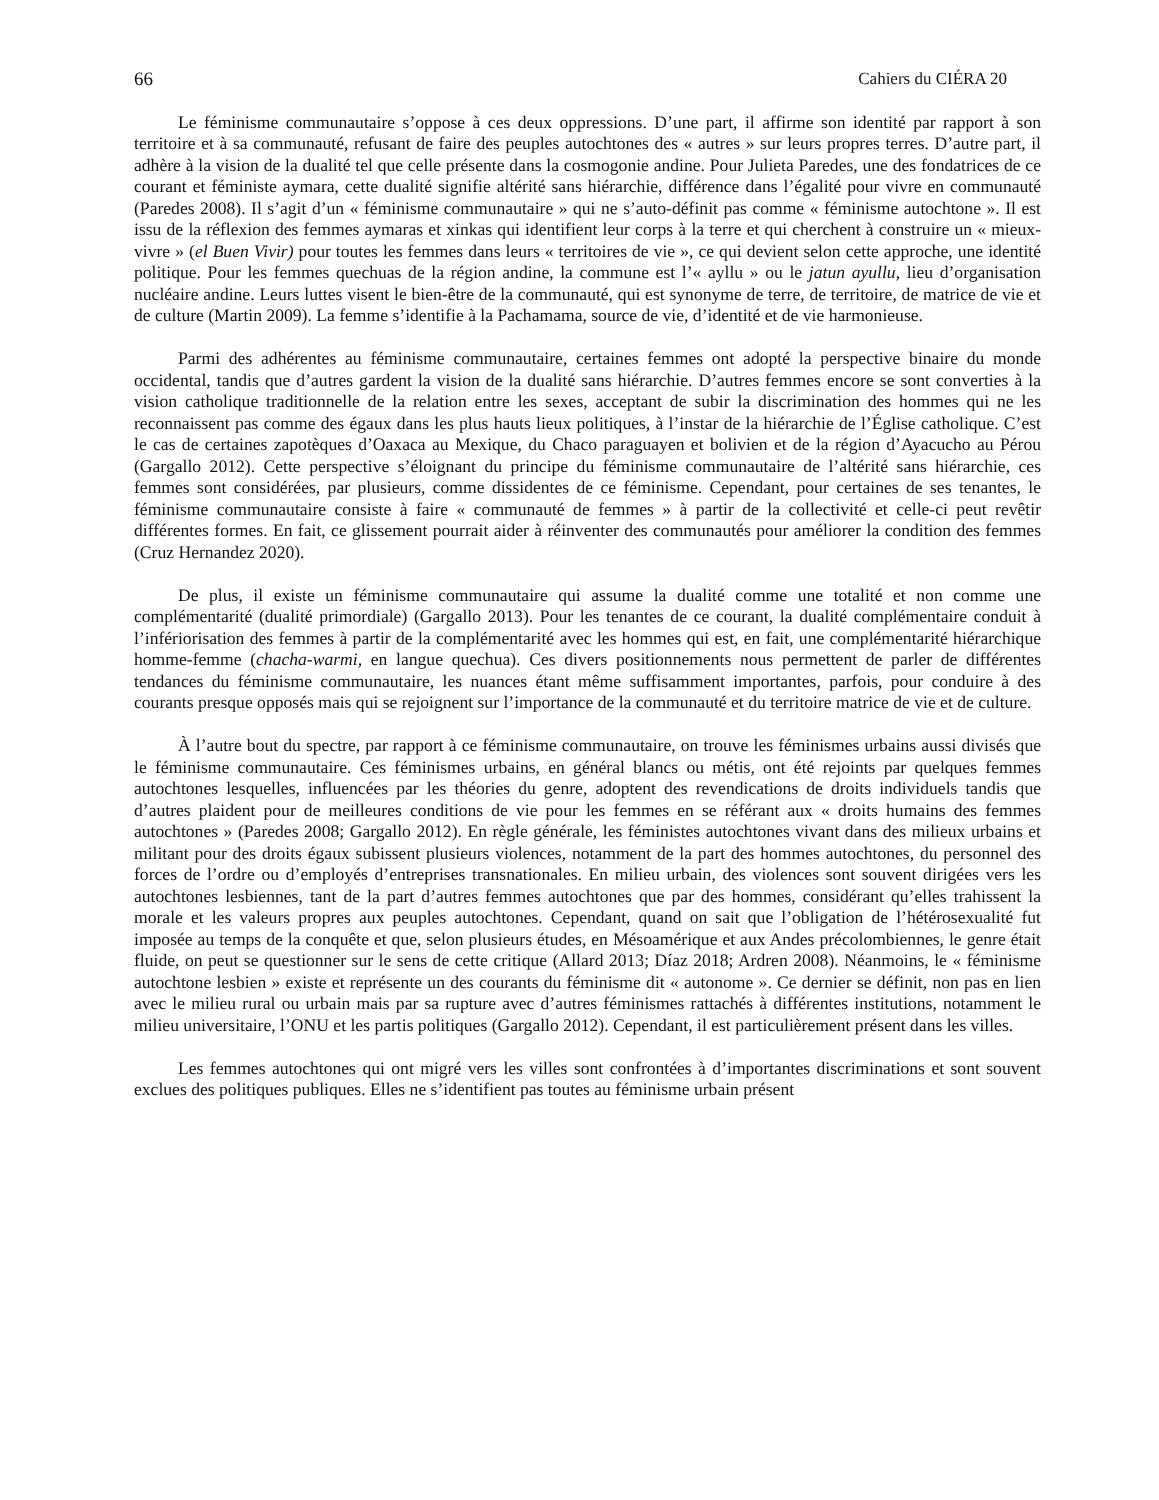66 Cahiers du CIÉRA 20
Le féminisme communautaire s’oppose à ces deux oppressions. D’une part, il affirme son identité par rapport à son territoire et à sa communauté, refusant de faire des peuples autochtones des « autres » sur leurs propres terres. D’autre part, il adhère à la vision de la dualité tel que celle présente dans la cosmogonie andine. Pour Julieta Paredes, une des fondatrices de ce courant et féministe aymara, cette dualité signifie altérité sans hiérarchie, différence dans l’égalité pour vivre en communauté (Paredes 2008). Il s’agit d’un « féminisme communautaire » qui ne s’auto-définit pas comme « féminisme autochtone ». Il est issu de la réflexion des femmes aymaras et xinkas qui identifient leur corps à la terre et qui cherchent à construire un « mieux-vivre » (el Buen Vivir) pour toutes les femmes dans leurs « territoires de vie », ce qui devient selon cette approche, une identité politique. Pour les femmes quechuas de la région andine, la commune est l’« ayllu » ou le jatun ayullu, lieu d’organisation nucléaire andine. Leurs luttes visent le bien-être de la communauté, qui est synonyme de terre, de territoire, de matrice de vie et de culture (Martin 2009). La femme s’identifie à la Pachamama, source de vie, d’identité et de vie harmonieuse.
Parmi des adhérentes au féminisme communautaire, certaines femmes ont adopté la perspective binaire du monde occidental, tandis que d’autres gardent la vision de la dualité sans hiérarchie. D’autres femmes encore se sont converties à la vision catholique traditionnelle de la relation entre les sexes, acceptant de subir la discrimination des hommes qui ne les reconnaissent pas comme des égaux dans les plus hauts lieux politiques, à l’instar de la hiérarchie de l’Église catholique. C’est le cas de certaines zapotèques d’Oaxaca au Mexique, du Chaco paraguayen et bolivien et de la région d’Ayacucho au Pérou (Gargallo 2012). Cette perspective s’éloignant du principe du féminisme communautaire de l’altérité sans hiérarchie, ces femmes sont considérées, par plusieurs, comme dissidentes de ce féminisme. Cependant, pour certaines de ses tenantes, le féminisme communautaire consiste à faire « communauté de femmes » à partir de la collectivité et celle-ci peut revêtir différentes formes. En fait, ce glissement pourrait aider à réinventer des communautés pour améliorer la condition des femmes (Cruz Hernandez 2020).
De plus, il existe un féminisme communautaire qui assume la dualité comme une totalité et non comme une complémentarité (dualité primordiale) (Gargallo 2013). Pour les tenantes de ce courant, la dualité complémentaire conduit à l’infériorisation des femmes à partir de la complémentarité avec les hommes qui est, en fait, une complémentarité hiérarchique homme-femme (chacha-warmi, en langue quechua). Ces divers positionnements nous permettent de parler de différentes tendances du féminisme communautaire, les nuances étant même suffisamment importantes, parfois, pour conduire à des courants presque opposés mais qui se rejoignent sur l’importance de la communauté et du territoire matrice de vie et de culture.
À l’autre bout du spectre, par rapport à ce féminisme communautaire, on trouve les féminismes urbains aussi divisés que le féminisme communautaire. Ces féminismes urbains, en général blancs ou métis, ont été rejoints par quelques femmes autochtones lesquelles, influencées par les théories du genre, adoptent des revendications de droits individuels tandis que d’autres plaident pour de meilleures conditions de vie pour les femmes en se référant aux « droits humains des femmes autochtones » (Paredes 2008; Gargallo 2012). En règle générale, les féministes autochtones vivant dans des milieux urbains et militant pour des droits égaux subissent plusieurs violences, notamment de la part des hommes autochtones, du personnel des forces de l’ordre ou d’employés d’entreprises transnationales. En milieu urbain, des violences sont souvent dirigées vers les autochtones lesbiennes, tant de la part d’autres femmes autochtones que par des hommes, considérant qu’elles trahissent la morale et les valeurs propres aux peuples autochtones. Cependant, quand on sait que l’obligation de l’hétérosexualité fut imposée au temps de la conquête et que, selon plusieurs études, en Mésoamérique et aux Andes précolombiennes, le genre était fluide, on peut se questionner sur le sens de cette critique (Allard 2013; Díaz 2018; Ardren 2008). Néanmoins, le « féminisme autochtone lesbien » existe et représente un des courants du féminisme dit « autonome ». Ce dernier se définit, non pas en lien avec le milieu rural ou urbain mais par sa rupture avec d’autres féminismes rattachés à différentes institutions, notamment le milieu universitaire, l’ONU et les partis politiques (Gargallo 2012). Cependant, il est particulièrement présent dans les villes.
Les femmes autochtones qui ont migré vers les villes sont confrontées à d’importantes discriminations et sont souvent exclues des politiques publiques. Elles ne s’identifient pas toutes au féminisme urbain présent